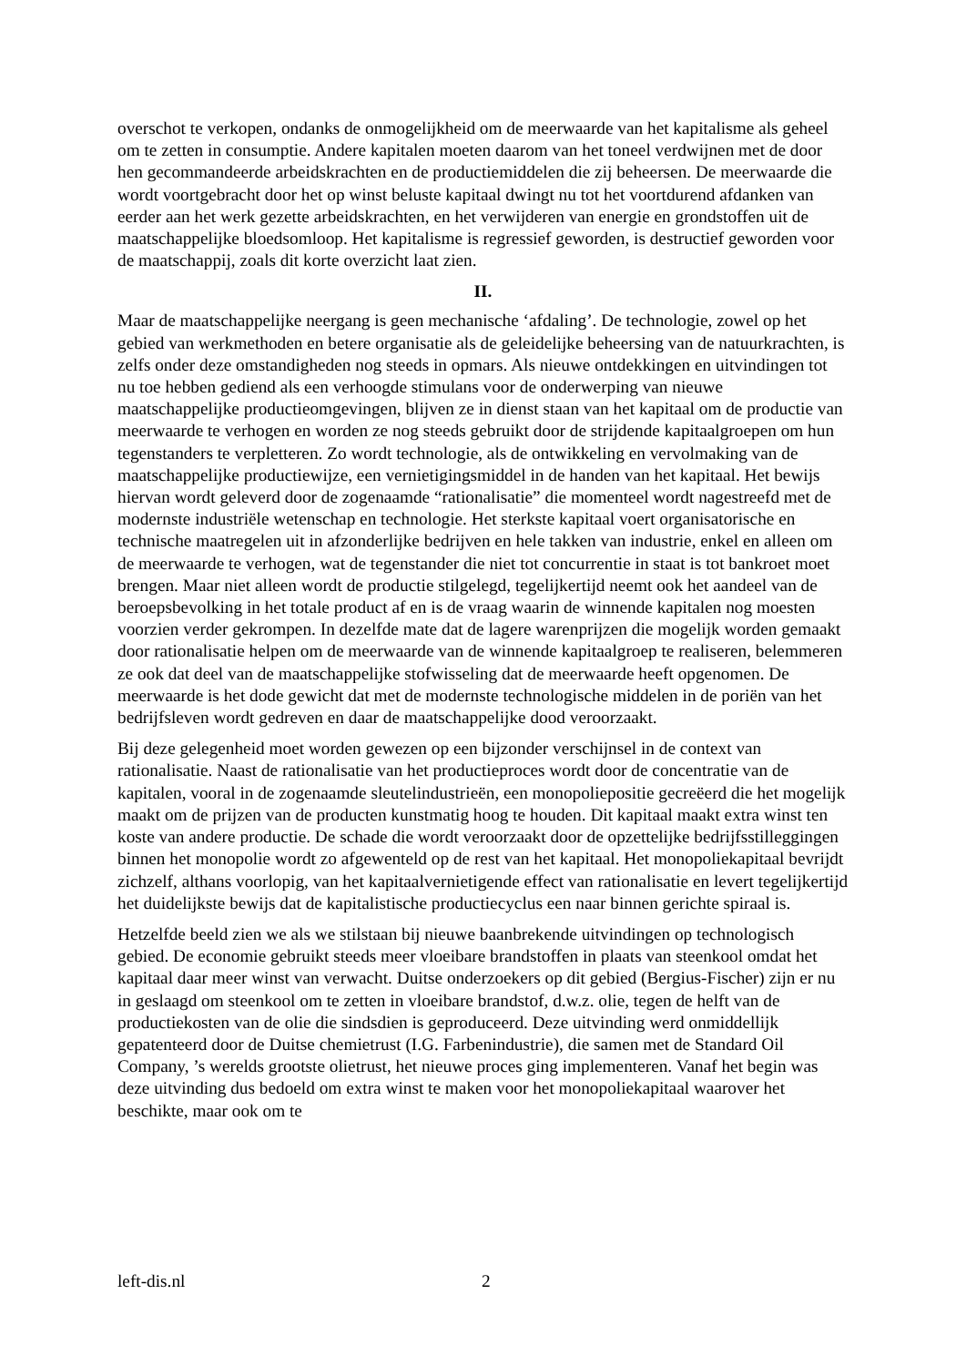overschot te verkopen, ondanks de onmogelijkheid om de meerwaarde van het kapitalisme als geheel om te zetten in consumptie. Andere kapitalen moeten daarom van het toneel verdwijnen met de door hen gecommandeerde arbeidskrachten en de productiemiddelen die zij beheersen. De meerwaarde die wordt voortgebracht door het op winst beluste kapitaal dwingt nu tot het voortdurend afdanken van eerder aan het werk gezette arbeidskrachten, en het verwijderen van energie en grondstoffen uit de maatschappelijke bloedsomloop. Het kapitalisme is regressief geworden, is destructief geworden voor de maatschappij, zoals dit korte overzicht laat zien.
II.
Maar de maatschappelijke neergang is geen mechanische ‘afdaling’. De technologie, zowel op het gebied van werkmethoden en betere organisatie als de geleidelijke beheersing van de natuurkrachten, is zelfs onder deze omstandigheden nog steeds in opmars. Als nieuwe ontdekkingen en uitvindingen tot nu toe hebben gediend als een verhoogde stimulans voor de onderwerping van nieuwe maatschappelijke productieomgevingen, blijven ze in dienst staan van het kapitaal om de productie van meerwaarde te verhogen en worden ze nog steeds gebruikt door de strijdende kapitaalgroepen om hun tegenstanders te verpletteren. Zo wordt technologie, als de ontwikkeling en vervolmaking van de maatschappelijke productiewijze, een vernietigingsmiddel in de handen van het kapitaal. Het bewijs hiervan wordt geleverd door de zogenaamde “rationalisatie” die momenteel wordt nagestreefd met de modernste industriële wetenschap en technologie. Het sterkste kapitaal voert organisatorische en technische maatregelen uit in afzonderlijke bedrijven en hele takken van industrie, enkel en alleen om de meerwaarde te verhogen, wat de tegenstander die niet tot concurrentie in staat is tot bankroet moet brengen. Maar niet alleen wordt de productie stilgelegd, tegelijkertijd neemt ook het aandeel van de beroepsbevolking in het totale product af en is de vraag waarin de winnende kapitalen nog moesten voorzien verder gekrompen. In dezelfde mate dat de lagere warenprijzen die mogelijk worden gemaakt door rationalisatie helpen om de meerwaarde van de winnende kapitaalgroep te realiseren, belemmeren ze ook dat deel van de maatschappelijke stofwisseling dat de meerwaarde heeft opgenomen. De meerwaarde is het dode gewicht dat met de modernste technologische middelen in de poriën van het bedrijfsleven wordt gedreven en daar de maatschappelijke dood veroorzaakt.
Bij deze gelegenheid moet worden gewezen op een bijzonder verschijnsel in de context van rationalisatie. Naast de rationalisatie van het productieproces wordt door de concentratie van de kapitalen, vooral in de zogenaamde sleutelindustrieën, een monopoliepositie gecreëerd die het mogelijk maakt om de prijzen van de producten kunstmatig hoog te houden. Dit kapitaal maakt extra winst ten koste van andere productie. De schade die wordt veroorzaakt door de opzettelijke bedrijfsstilleggingen binnen het monopolie wordt zo afgewenteld op de rest van het kapitaal. Het monopoliekapitaal bevrijdt zichzelf, althans voorlopig, van het kapitaalvernietigende effect van rationalisatie en levert tegelijkertijd het duidelijkste bewijs dat de kapitalistische productiecyclus een naar binnen gerichte spiraal is.
Hetzelfde beeld zien we als we stilstaan bij nieuwe baanbrekende uitvindingen op technologisch gebied. De economie gebruikt steeds meer vloeibare brandstoffen in plaats van steenkool omdat het kapitaal daar meer winst van verwacht. Duitse onderzoekers op dit gebied (Bergius-Fischer) zijn er nu in geslaagd om steenkool om te zetten in vloeibare brandstof, d.w.z. olie, tegen de helft van de productiekosten van de olie die sindsdien is geproduceerd. Deze uitvinding werd onmiddellijk gepatenteerd door de Duitse chemietrust (I.G. Farbenindustrie), die samen met de Standard Oil Company, ’s werelds grootste olietrust, het nieuwe proces ging implementeren. Vanaf het begin was deze uitvinding dus bedoeld om extra winst te maken voor het monopoliekapitaal waarover het beschikte, maar ook om te
left-dis.nl 2